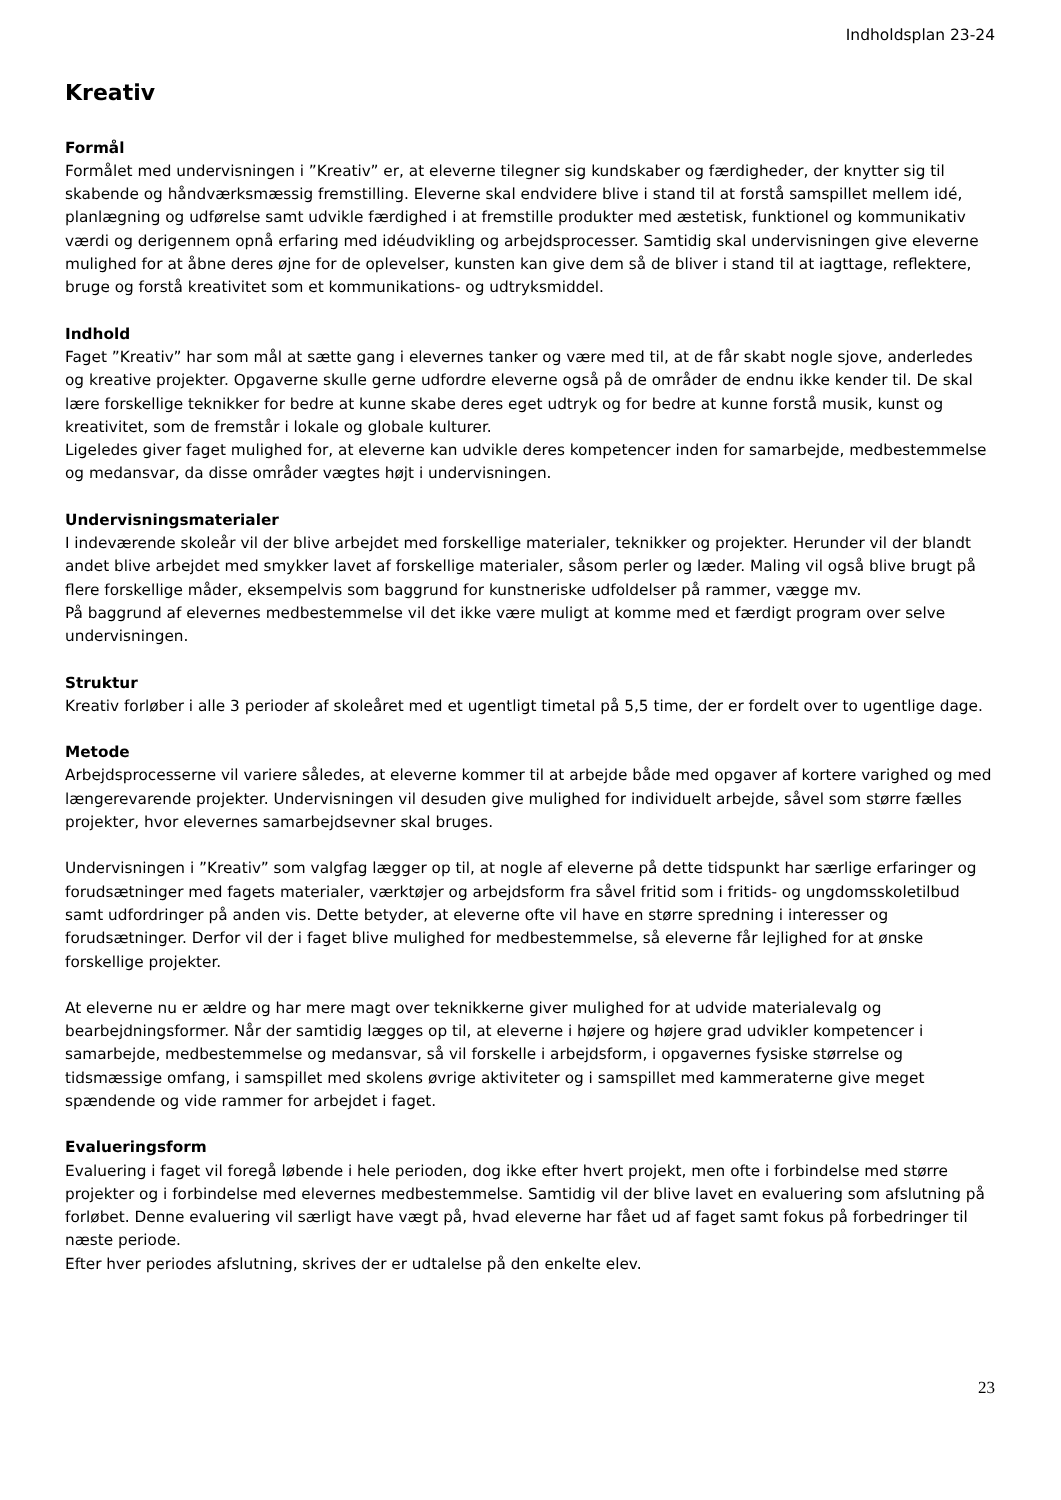Indholdsplan 23-24
Kreativ
Formål
Formålet med undervisningen i ”Kreativ” er, at eleverne tilegner sig kundskaber og færdigheder, der knytter sig til skabende og håndværksmæssig fremstilling. Eleverne skal endvidere blive i stand til at forstå samspillet mellem idé, planlægning og udførelse samt udvikle færdighed i at fremstille produkter med æstetisk, funktionel og kommunikativ værdi og derigennem opnå erfaring med idéudvikling og arbejdsprocesser. Samtidig skal undervisningen give eleverne mulighed for at åbne deres øjne for de oplevelser, kunsten kan give dem så de bliver i stand til at iagttage, reflektere, bruge og forstå kreativitet som et kommunikations- og udtryksmiddel.
Indhold
Faget ”Kreativ” har som mål at sætte gang i elevernes tanker og være med til, at de får skabt nogle sjove, anderledes og kreative projekter. Opgaverne skulle gerne udfordre eleverne også på de områder de endnu ikke kender til. De skal lære forskellige teknikker for bedre at kunne skabe deres eget udtryk og for bedre at kunne forstå musik, kunst og kreativitet, som de fremstår i lokale og globale kulturer.
Ligeledes giver faget mulighed for, at eleverne kan udvikle deres kompetencer inden for samarbejde, medbestemmelse og medansvar, da disse områder vægtes højt i undervisningen.
Undervisningsmaterialer
I indeværende skoleår vil der blive arbejdet med forskellige materialer, teknikker og projekter. Herunder vil der blandt andet blive arbejdet med smykker lavet af forskellige materialer, såsom perler og læder. Maling vil også blive brugt på flere forskellige måder, eksempelvis som baggrund for kunstneriske udfoldelser på rammer, vægge mv.
På baggrund af elevernes medbestemmelse vil det ikke være muligt at komme med et færdigt program over selve undervisningen.
Struktur
Kreativ forløber i alle 3 perioder af skoleåret med et ugentligt timetal på 5,5 time, der er fordelt over to ugentlige dage.
Metode
Arbejdsprocesserne vil variere således, at eleverne kommer til at arbejde både med opgaver af kortere varighed og med længerevarende projekter. Undervisningen vil desuden give mulighed for individuelt arbejde, såvel som større fælles projekter, hvor elevernes samarbejdsevner skal bruges.
Undervisningen i ”Kreativ” som valgfag lægger op til, at nogle af eleverne på dette tidspunkt har særlige erfaringer og forudsætninger med fagets materialer, værktøjer og arbejdsform fra såvel fritid som i fritids- og ungdomsskoletilbud samt udfordringer på anden vis. Dette betyder, at eleverne ofte vil have en større spredning i interesser og forudsætninger. Derfor vil der i faget blive mulighed for medbestemmelse, så eleverne får lejlighed for at ønske forskellige projekter.
At eleverne nu er ældre og har mere magt over teknikkerne giver mulighed for at udvide materialevalg og bearbejdningsformer. Når der samtidig lægges op til, at eleverne i højere og højere grad udvikler kompetencer i samarbejde, medbestemmelse og medansvar, så vil forskelle i arbejdsform, i opgavernes fysiske størrelse og tidsmæssige omfang, i samspillet med skolens øvrige aktiviteter og i samspillet med kammeraterne give meget spændende og vide rammer for arbejdet i faget.
Evalueringsform
Evaluering i faget vil foregå løbende i hele perioden, dog ikke efter hvert projekt, men ofte i forbindelse med større projekter og i forbindelse med elevernes medbestemmelse. Samtidig vil der blive lavet en evaluering som afslutning på forløbet. Denne evaluering vil særligt have vægt på, hvad eleverne har fået ud af faget samt fokus på forbedringer til næste periode.
Efter hver periodes afslutning, skrives der er udtalelse på den enkelte elev.
23